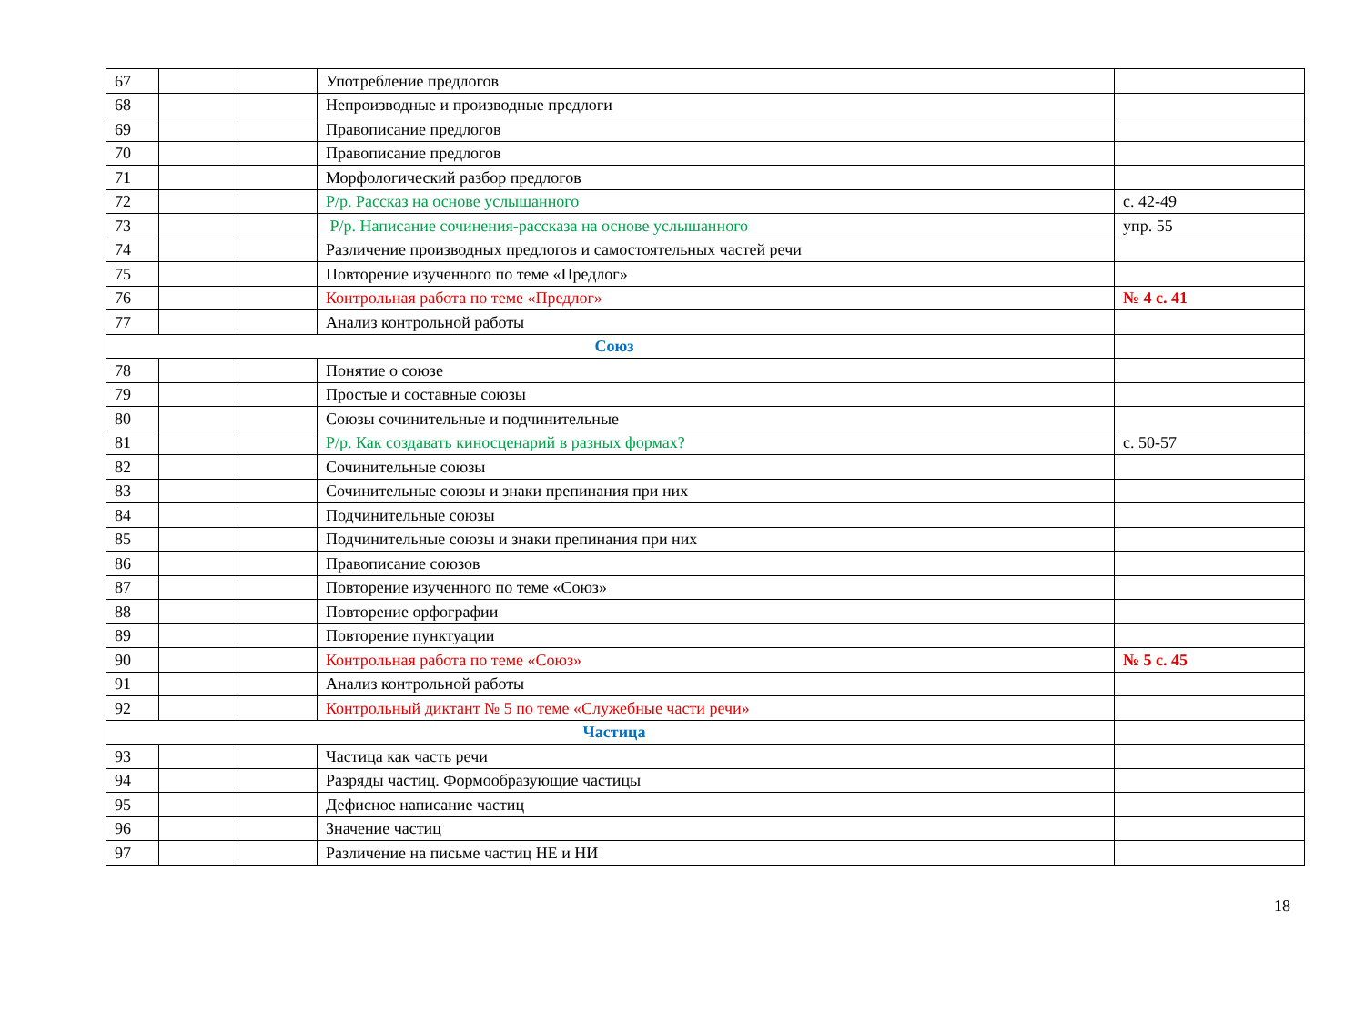| 67 | | | Употребление предлогов | |
| 68 | | | Непроизводные и производные предлоги | |
| 69 | | | Правописание предлогов | |
| 70 | | | Правописание предлогов | |
| 71 | | | Морфологический разбор предлогов | |
| 72 | | | Р/р. Рассказ на основе услышанного | с. 42-49 |
| 73 | | | Р/р. Написание сочинения-рассказа на основе услышанного | упр. 55 |
| 74 | | | Различение производных предлогов и самостоятельных частей речи | |
| 75 | | | Повторение изученного по теме «Предлог» | |
| 76 | | | Контрольная работа по теме «Предлог» | № 4 с. 41 |
| 77 | | | Анализ контрольной работы | |
| Союз | | | | |
| 78 | | | Понятие о союзе | |
| 79 | | | Простые и составные союзы | |
| 80 | | | Союзы сочинительные и подчинительные | |
| 81 | | | Р/р. Как создавать киносценарий в разных формах? | с. 50-57 |
| 82 | | | Сочинительные союзы | |
| 83 | | | Сочинительные союзы и знаки препинания при них | |
| 84 | | | Подчинительные союзы | |
| 85 | | | Подчинительные союзы и знаки препинания при них | |
| 86 | | | Правописание союзов | |
| 87 | | | Повторение изученного по теме «Союз» | |
| 88 | | | Повторение орфографии | |
| 89 | | | Повторение пунктуации | |
| 90 | | | Контрольная работа по теме «Союз» | № 5 с. 45 |
| 91 | | | Анализ контрольной работы | |
| 92 | | | Контрольный диктант № 5 по теме «Служебные части речи» | |
| Частица | | | | |
| 93 | | | Частица как часть речи | |
| 94 | | | Разряды частиц. Формообразующие частицы | |
| 95 | | | Дефисное написание частиц | |
| 96 | | | Значение частиц | |
| 97 | | | Различение на письме частиц НЕ и НИ | |
18